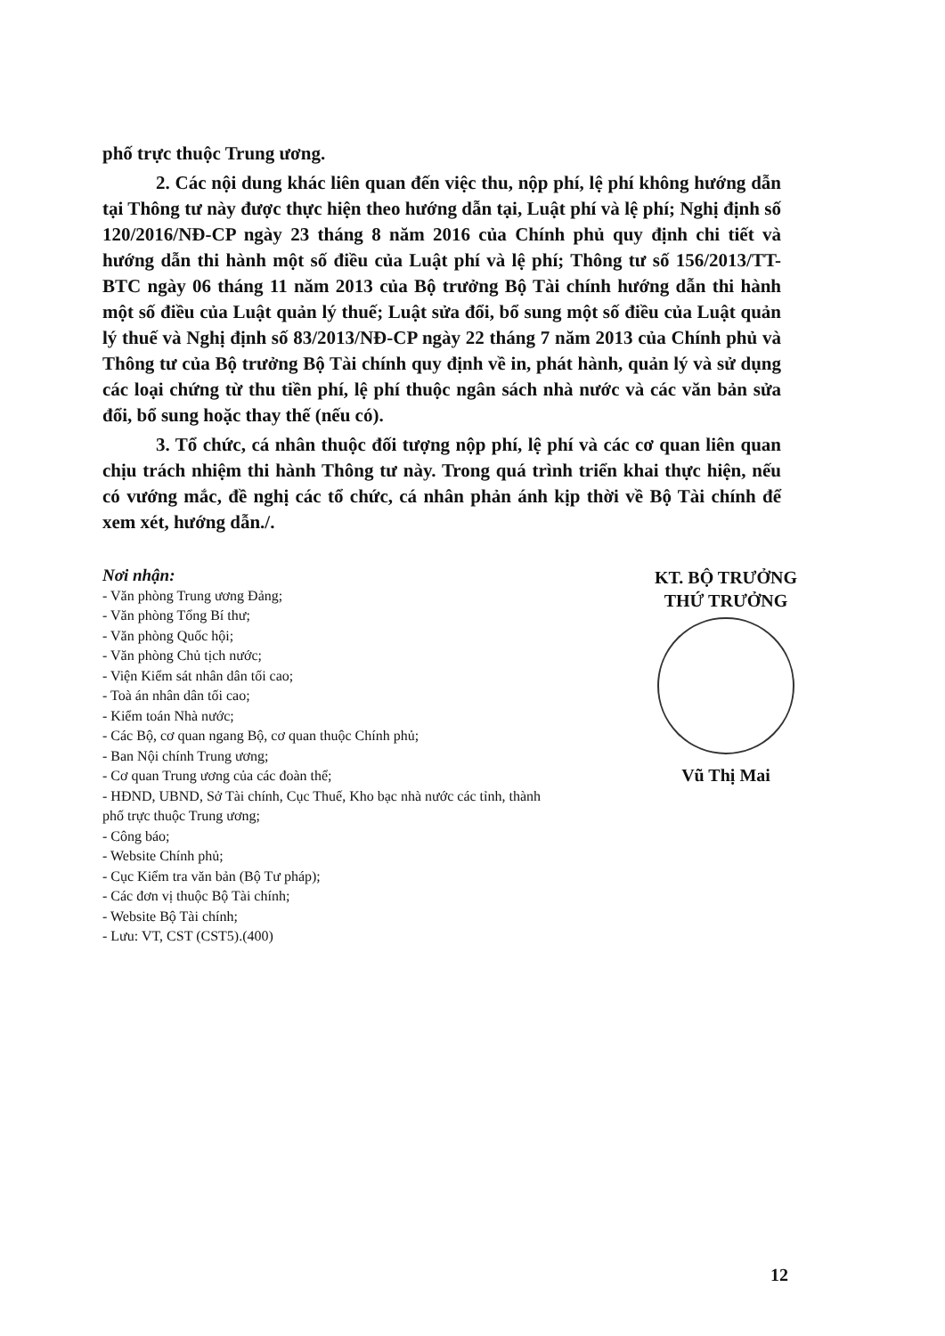phố trực thuộc Trung ương.
2. Các nội dung khác liên quan đến việc thu, nộp phí, lệ phí không hướng dẫn tại Thông tư này được thực hiện theo hướng dẫn tại, Luật phí và lệ phí; Nghị định số 120/2016/NĐ-CP ngày 23 tháng 8 năm 2016 của Chính phủ quy định chi tiết và hướng dẫn thi hành một số điều của Luật phí và lệ phí; Thông tư số 156/2013/TT-BTC ngày 06 tháng 11 năm 2013 của Bộ trưởng Bộ Tài chính hướng dẫn thi hành một số điều của Luật quản lý thuế; Luật sửa đổi, bổ sung một số điều của Luật quản lý thuế và Nghị định số 83/2013/NĐ-CP ngày 22 tháng 7 năm 2013 của Chính phủ và Thông tư của Bộ trưởng Bộ Tài chính quy định về in, phát hành, quản lý và sử dụng các loại chứng từ thu tiền phí, lệ phí thuộc ngân sách nhà nước và các văn bản sửa đổi, bổ sung hoặc thay thế (nếu có).
3. Tổ chức, cá nhân thuộc đối tượng nộp phí, lệ phí và các cơ quan liên quan chịu trách nhiệm thi hành Thông tư này. Trong quá trình triển khai thực hiện, nếu có vướng mắc, đề nghị các tổ chức, cá nhân phản ánh kịp thời về Bộ Tài chính để xem xét, hướng dẫn./.
Nơi nhận:
- Văn phòng Trung ương Đảng;
- Văn phòng Tổng Bí thư;
- Văn phòng Quốc hội;
- Văn phòng Chủ tịch nước;
- Viện Kiểm sát nhân dân tối cao;
- Toà án nhân dân tối cao;
- Kiểm toán Nhà nước;
- Các Bộ, cơ quan ngang Bộ, cơ quan thuộc Chính phủ;
- Ban Nội chính Trung ương;
- Cơ quan Trung ương của các đoàn thể;
- HĐND, UBND, Sở Tài chính, Cục Thuế, Kho bạc nhà nước các tỉnh, thành phố trực thuộc Trung ương;
- Công báo;
- Website Chính phủ;
- Cục Kiểm tra văn bản (Bộ Tư pháp);
- Các đơn vị thuộc Bộ Tài chính;
- Website Bộ Tài chính;
- Lưu: VT, CST (CST5).(400)
KT. BỘ TRƯỞNG
THỨ TRƯỞNG
Vũ Thị Mai
12